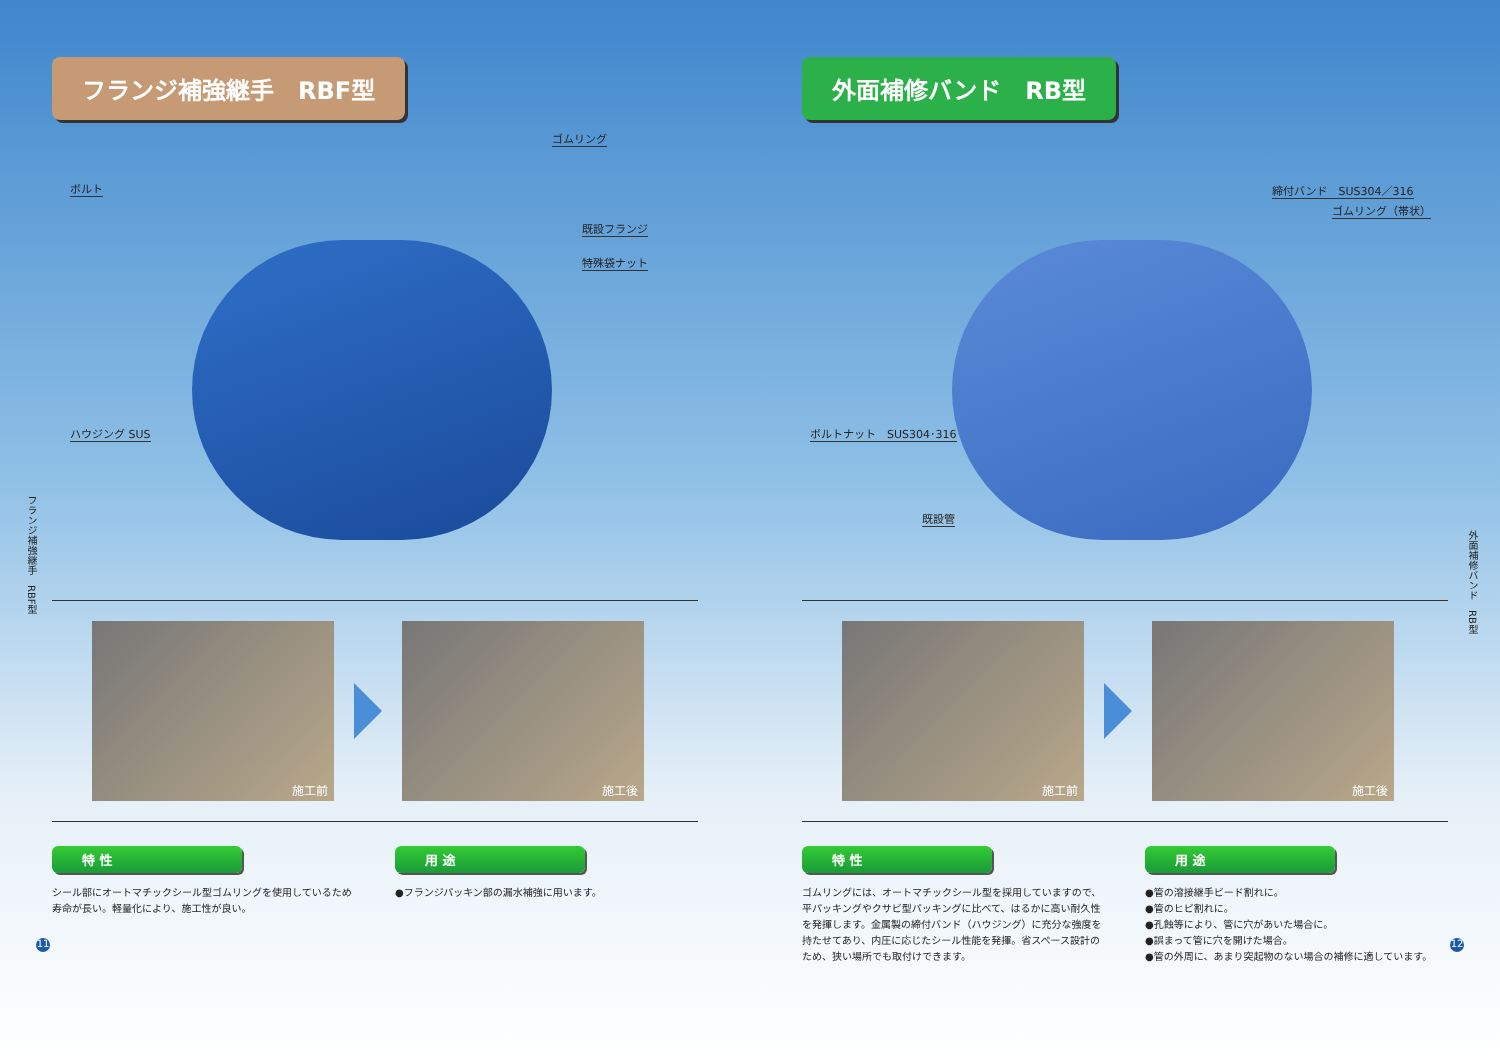フランジ補強継手　RBF型
ゴムリング
ボルト
既設フランジ
特殊袋ナット
ハウジング SUS
施工前
施工後
特 性
シール部にオートマチックシール型ゴムリングを使用しているため寿命が長い。軽量化により、施工性が良い。
用 途
●フランジパッキン部の漏水補強に用います。
フランジ補強継手　RBF型
11
外面補修バンド　RB型
締付バンド　SUS304／316
ゴムリング（帯状）
ボルトナット　SUS304･316
既設管
施工前
施工後
特 性
ゴムリングには、オートマチックシール型を採用していますので、平パッキングやクサビ型パッキングに比べて、はるかに高い耐久性を発揮します。金属製の締付バンド（ハウジング）に充分な強度を持たせてあり、内圧に応じたシール性能を発揮。省スペース設計のため、狭い場所でも取付けできます。
用 途
●管の溶接継手ビード割れに。
●管のヒビ割れに。
●孔蝕等により、管に穴があいた場合に。
●誤まって管に穴を開けた場合。
●管の外周に、あまり突起物のない場合の補修に適しています。
外面補修バンド　RB型
12